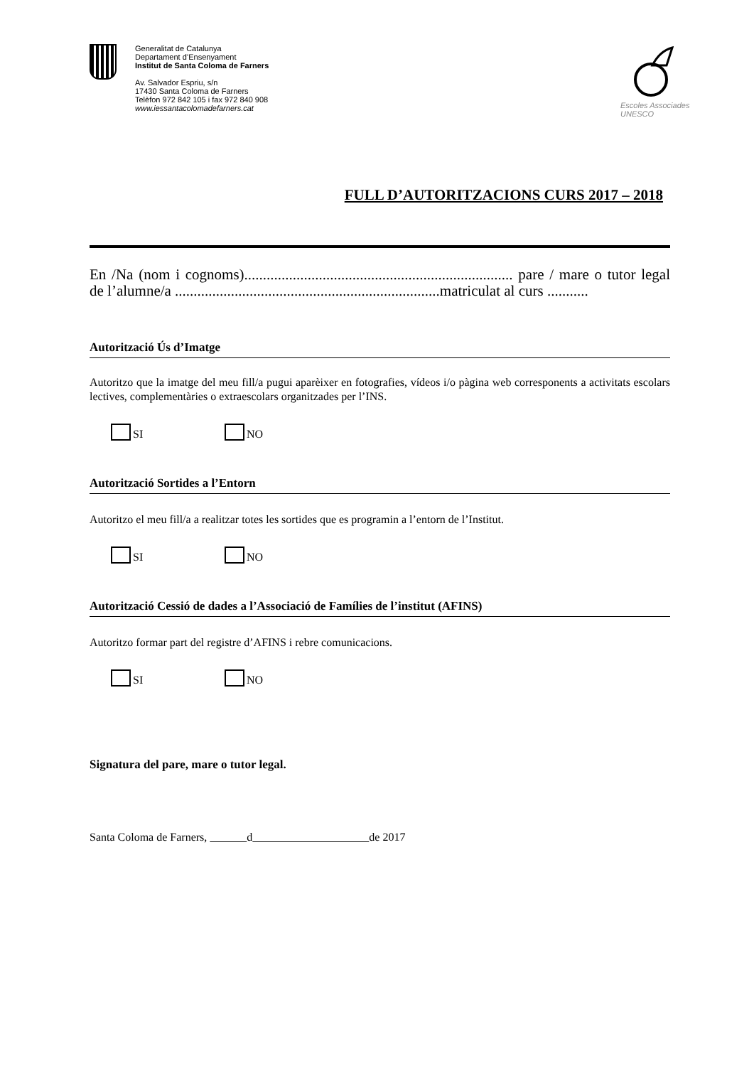Generalitat de Catalunya
Departament d’Ensenyament
Institut de Santa Coloma de Farners
Av. Salvador Espriu, s/n
17430 Santa Coloma de Farners
Telèfon 972 842 105 i fax 972 840 908
www.iessantacolomadefarners.cat
Escoles Associades
UNESCO
FULL D’AUTORITZACIONS CURS 2017 – 2018
En /Na (nom i cognoms)........................................................................ pare / mare o tutor legal de l’alumne/a .......................................................................matriculat al curs ...........
Autorització Ús d’Imatge
Autoritzo que la imatge del meu fill/a pugui aparèixer en fotografies, vídeos i/o pàgina web corresponents a activitats escolars lectives, complementàries o extraescolars organitzades per l’INS.
SI NO
Autorització Sortides a l’Entorn
Autoritzo el meu fill/a a realitzar totes les sortides que es programin a l’entorn de l’Institut.
SI NO
Autorització Cessió de dades a l’Associació de Famílies de l’institut (AFINS)
Autoritzo formar part del registre d’AFINS i rebre comunicacions.
SI NO
Signatura del pare, mare o tutor legal.
Santa Coloma de Farners, d de 2017